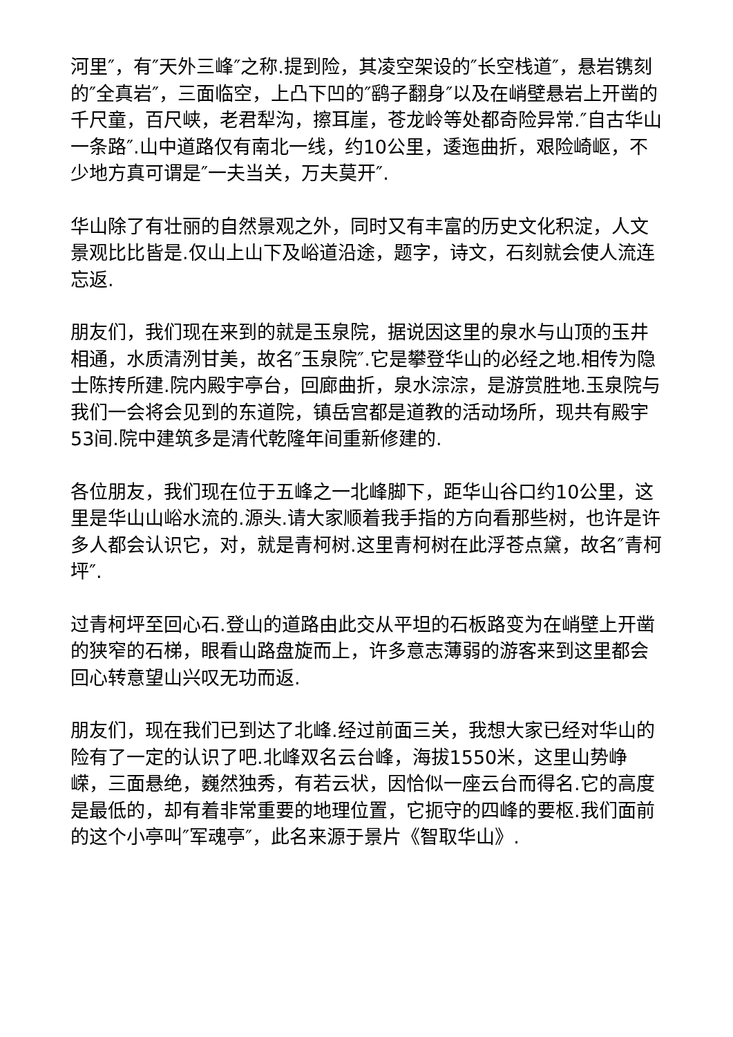河里″，有″天外三峰″之称.提到险，其凌空架设的″长空栈道″，悬岩镌刻的″全真岩″，三面临空，上凸下凹的″鹞子翻身″以及在峭壁悬岩上开凿的千尺童，百尺峡，老君犁沟，擦耳崖，苍龙岭等处都奇险异常.″自古华山一条路″.山中道路仅有南北一线，约10公里，逶迤曲折，艰险崎岖，不少地方真可谓是″一夫当关，万夫莫开″.
华山除了有壮丽的自然景观之外，同时又有丰富的历史文化积淀，人文景观比比皆是.仅山上山下及峪道沿途，题字，诗文，石刻就会使人流连忘返.
朋友们，我们现在来到的就是玉泉院，据说因这里的泉水与山顶的玉井相通，水质清洌甘美，故名″玉泉院″.它是攀登华山的必经之地.相传为隐士陈抟所建.院内殿宇亭台，回廊曲折，泉水淙淙，是游赏胜地.玉泉院与我们一会将会见到的东道院，镇岳宫都是道教的活动场所，现共有殿宇53间.院中建筑多是清代乾隆年间重新修建的.
各位朋友，我们现在位于五峰之一北峰脚下，距华山谷口约10公里，这里是华山山峪水流的.源头.请大家顺着我手指的方向看那些树，也许是许多人都会认识它，对，就是青柯树.这里青柯树在此浮苍点黛，故名″青柯坪″.
过青柯坪至回心石.登山的道路由此交从平坦的石板路变为在峭壁上开凿的狭窄的石梯，眼看山路盘旋而上，许多意志薄弱的游客来到这里都会回心转意望山兴叹无功而返.
朋友们，现在我们已到达了北峰.经过前面三关，我想大家已经对华山的险有了一定的认识了吧.北峰双名云台峰，海拔1550米，这里山势峥嵘，三面悬绝，巍然独秀，有若云状，因恰似一座云台而得名.它的高度是最低的，却有着非常重要的地理位置，它扼守的四峰的要枢.我们面前的这个小亭叫″军魂亭″，此名来源于景片《智取华山》.